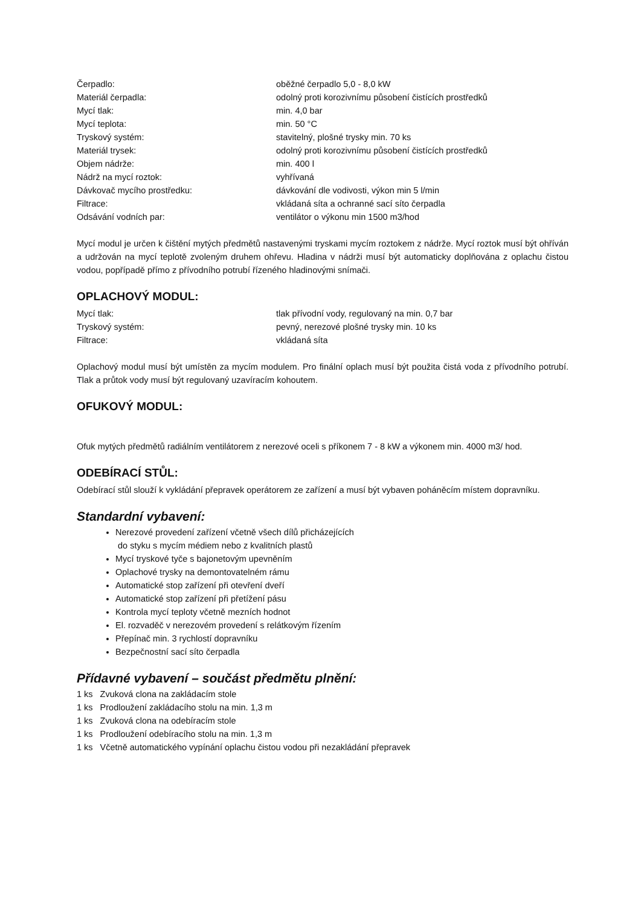| Čerpadlo: | oběžné čerpadlo 5,0 - 8,0 kW |
| Materiál čerpadla: | odolný proti korozivnímu působení čistících prostředků |
| Mycí tlak: | min. 4,0 bar |
| Mycí teplota: | min. 50 °C |
| Tryskový systém: | stavitelný, plošné trysky min. 70 ks |
| Materiál trysek: | odolný proti korozivnímu působení čistících prostředků |
| Objem nádrže: | min. 400 l |
| Nádrž na mycí roztok: | vyhřívaná |
| Dávkovač mycího prostředku: | dávkování dle vodivosti, výkon min 5 l/min |
| Filtrace: | vkládaná síta a ochranné sací síto čerpadla |
| Odsávání vodních par: | ventilátor o výkonu min 1500 m3/hod |
Mycí modul je určen k čištění mytých předmětů nastavenými tryskami mycím roztokem z nádrže. Mycí roztok musí být ohříván a udržován na mycí teplotě zvoleným druhem ohřevu. Hladina v nádrži musí být automaticky doplňována z oplachu čistou vodou, popřípadě přímo z přívodního potrubí řízeného hladinovými snímači.
OPLACHOVÝ MODUL:
| Mycí tlak: | tlak přívodní vody, regulovaný na min. 0,7 bar |
| Tryskový systém: | pevný, nerezové plošné trysky min. 10 ks |
| Filtrace: | vkládaná síta |
Oplachový modul musí být umístěn za mycím modulem. Pro finální oplach musí být použita čistá voda z přívodního potrubí. Tlak a průtok vody musí být regulovaný uzavíracím kohoutem.
OFUKOVÝ MODUL:
Ofuk mytých předmětů radiálním ventilátorem z nerezové oceli s příkonem 7 - 8 kW a výkonem min. 4000 m3/ hod.
ODEBÍRACÍ STŮL:
Odebírací stůl slouží k vykládání přepravek operátorem ze zařízení a musí být vybaven poháněcím místem dopravníku.
Standardní vybavení:
Nerezové provedení zařízení včetně všech dílů přicházejících
do styku s mycím médiem nebo z kvalitních plastů
Mycí tryskové tyče s bajonetovým upevněním
Oplachové trysky na demontovatelném rámu
Automatické stop zařízení při otevření dveří
Automatické stop zařízení při přetížení pásu
Kontrola mycí teploty včetně mezních hodnot
El. rozvaděč v nerezovém provedení s relátkovým řízením
Přepínač min. 3 rychlostí dopravníku
Bezpečnostní sací síto čerpadla
Přídavné vybavení – součást předmětu plnění:
| 1 ks | Zvuková clona na zakládacím stole |
| 1 ks | Prodloužení zakládacího stolu na min. 1,3 m |
| 1 ks | Zvuková clona na odebíracím stole |
| 1 ks | Prodloužení odebíracího stolu na min. 1,3 m |
| 1 ks | Včetně automatického vypínání oplachu čistou vodou při nezakládání přepravek |